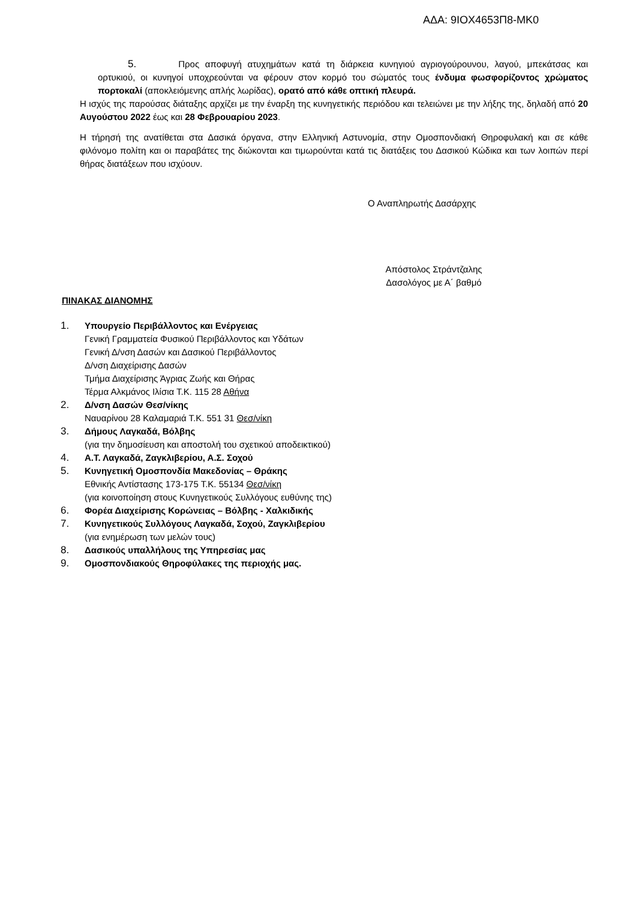ΑΔΑ: 9ΙΟΧ4653Π8-ΜΚ0
5. Προς αποφυγή ατυχημάτων κατά τη διάρκεια κυνηγιού αγριογούρουνου, λαγού, μπεκάτσας και ορτυκιού, οι κυνηγοί υποχρεούνται να φέρουν στον κορμό του σώματός τους ένδυμα φωσφορίζοντος χρώματος πορτοκαλί (αποκλειόμενης απλής λωρίδας), ορατό από κάθε οπτική πλευρά.
Η ισχύς της παρούσας διάταξης αρχίζει με την έναρξη της κυνηγετικής περιόδου και τελειώνει με την λήξης της, δηλαδή από 20 Αυγούστου 2022 έως και 28 Φεβρουαρίου 2023.
Η τήρησή της ανατίθεται στα Δασικά όργανα, στην Ελληνική Αστυνομία, στην Ομοσπονδιακή Θηροφυλακή και σε κάθε φιλόνομο πολίτη και οι παραβάτες της διώκονται και τιμωρούνται κατά τις διατάξεις του Δασικού Κώδικα και των λοιπών περί θήρας διατάξεων που ισχύουν.
Ο Αναπληρωτής Δασάρχης
Απόστολος Στράντζαλης
Δασολόγος με Α΄ βαθμό
ΠΙΝΑΚΑΣ ΔΙΑΝΟΜΗΣ
1. Υπουργείο Περιβάλλοντος και Ενέργειας
Γενική Γραμματεία Φυσικού Περιβάλλοντος και Υδάτων
Γενική Δ/νση Δασών και Δασικού Περιβάλλοντος
Δ/νση Διαχείρισης Δασών
Τμήμα Διαχείρισης Άγριας Ζωής και Θήρας
Τέρμα Αλκμάνος Ιλίσια Τ.Κ. 115 28 Αθήνα
2. Δ/νση Δασών Θεσ/νίκης
Ναυαρίνου 28 Καλαμαριά Τ.Κ. 551 31 Θεσ/νίκη
3. Δήμους Λαγκαδά, Βόλβης
(για την δημοσίευση και αποστολή του σχετικού αποδεικτικού)
4. Α.Τ. Λαγκαδά, Ζαγκλιβερίου, Α.Σ. Σοχού
5. Κυνηγετική Ομοσπονδία Μακεδονίας – Θράκης
Εθνικής Αντίστασης 173-175 Τ.Κ. 55134 Θεσ/νίκη
(για κοινοποίηση στους Κυνηγετικούς Συλλόγους ευθύνης της)
6. Φορέα Διαχείρισης Κορώνειας – Βόλβης - Χαλκιδικής
7. Κυνηγετικούς Συλλόγους Λαγκαδά, Σοχού, Ζαγκλιβερίου
(για ενημέρωση των μελών τους)
8. Δασικούς υπαλλήλους της Υπηρεσίας μας
9. Ομοσπονδιακούς Θηροφύλακες της περιοχής μας.